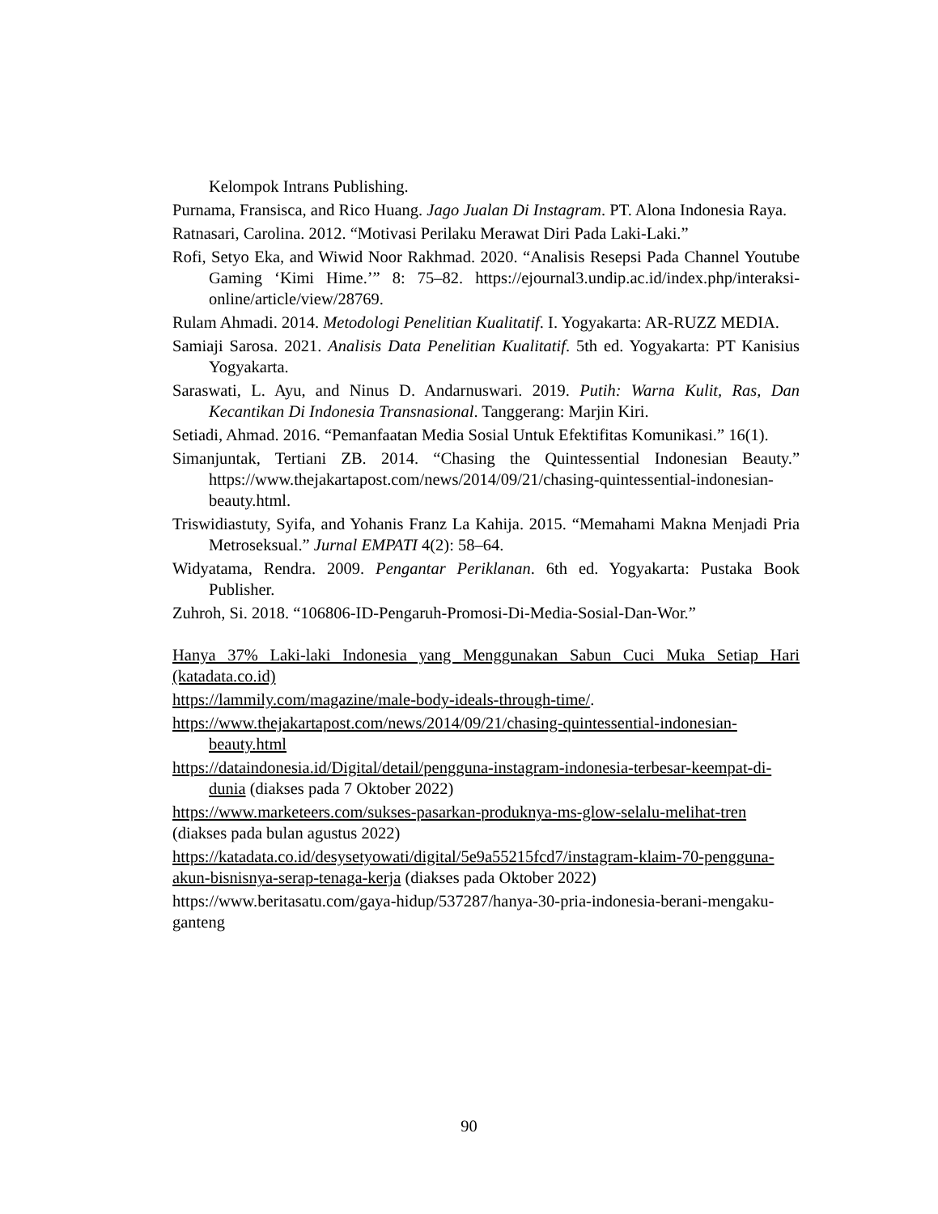Kelompok Intrans Publishing.
Purnama, Fransisca, and Rico Huang. Jago Jualan Di Instagram. PT. Alona Indonesia Raya.
Ratnasari, Carolina. 2012. “Motivasi Perilaku Merawat Diri Pada Laki-Laki.”
Rofi, Setyo Eka, and Wiwid Noor Rakhmad. 2020. “Analisis Resepsi Pada Channel Youtube Gaming ‘Kimi Hime.’” 8: 75–82. https://ejournal3.undip.ac.id/index.php/interaksi-online/article/view/28769.
Rulam Ahmadi. 2014. Metodologi Penelitian Kualitatif. I. Yogyakarta: AR-RUZZ MEDIA.
Samiaji Sarosa. 2021. Analisis Data Penelitian Kualitatif. 5th ed. Yogyakarta: PT Kanisius Yogyakarta.
Saraswati, L. Ayu, and Ninus D. Andarnuswari. 2019. Putih: Warna Kulit, Ras, Dan Kecantikan Di Indonesia Transnasional. Tanggerang: Marjin Kiri.
Setiadi, Ahmad. 2016. “Pemanfaatan Media Sosial Untuk Efektifitas Komunikasi.” 16(1).
Simanjuntak, Tertiani ZB. 2014. “Chasing the Quintessential Indonesian Beauty.” https://www.thejakartapost.com/news/2014/09/21/chasing-quintessential-indonesian-beauty.html.
Triswidiastuty, Syifa, and Yohanis Franz La Kahija. 2015. “Memahami Makna Menjadi Pria Metroseksual.” Jurnal EMPATI 4(2): 58–64.
Widyatama, Rendra. 2009. Pengantar Periklanan. 6th ed. Yogyakarta: Pustaka Book Publisher.
Zuhroh, Si. 2018. “106806-ID-Pengaruh-Promosi-Di-Media-Sosial-Dan-Wor.”
Hanya 37% Laki-laki Indonesia yang Menggunakan Sabun Cuci Muka Setiap Hari (katadata.co.id)
https://lammily.com/magazine/male-body-ideals-through-time/.
https://www.thejakartapost.com/news/2014/09/21/chasing-quintessential-indonesian-beauty.html
https://dataindonesia.id/Digital/detail/pengguna-instagram-indonesia-terbesar-keempat-di-dunia (diakses pada 7 Oktober 2022)
https://www.marketeers.com/sukses-pasarkan-produknya-ms-glow-selalu-melihat-tren (diakses pada bulan agustus 2022)
https://katadata.co.id/desysetyowati/digital/5e9a55215fcd7/instagram-klaim-70-pengguna-akun-bisnisnya-serap-tenaga-kerja (diakses pada Oktober 2022)
https://www.beritasatu.com/gaya-hidup/537287/hanya-30-pria-indonesia-berani-mengaku-ganteng
90